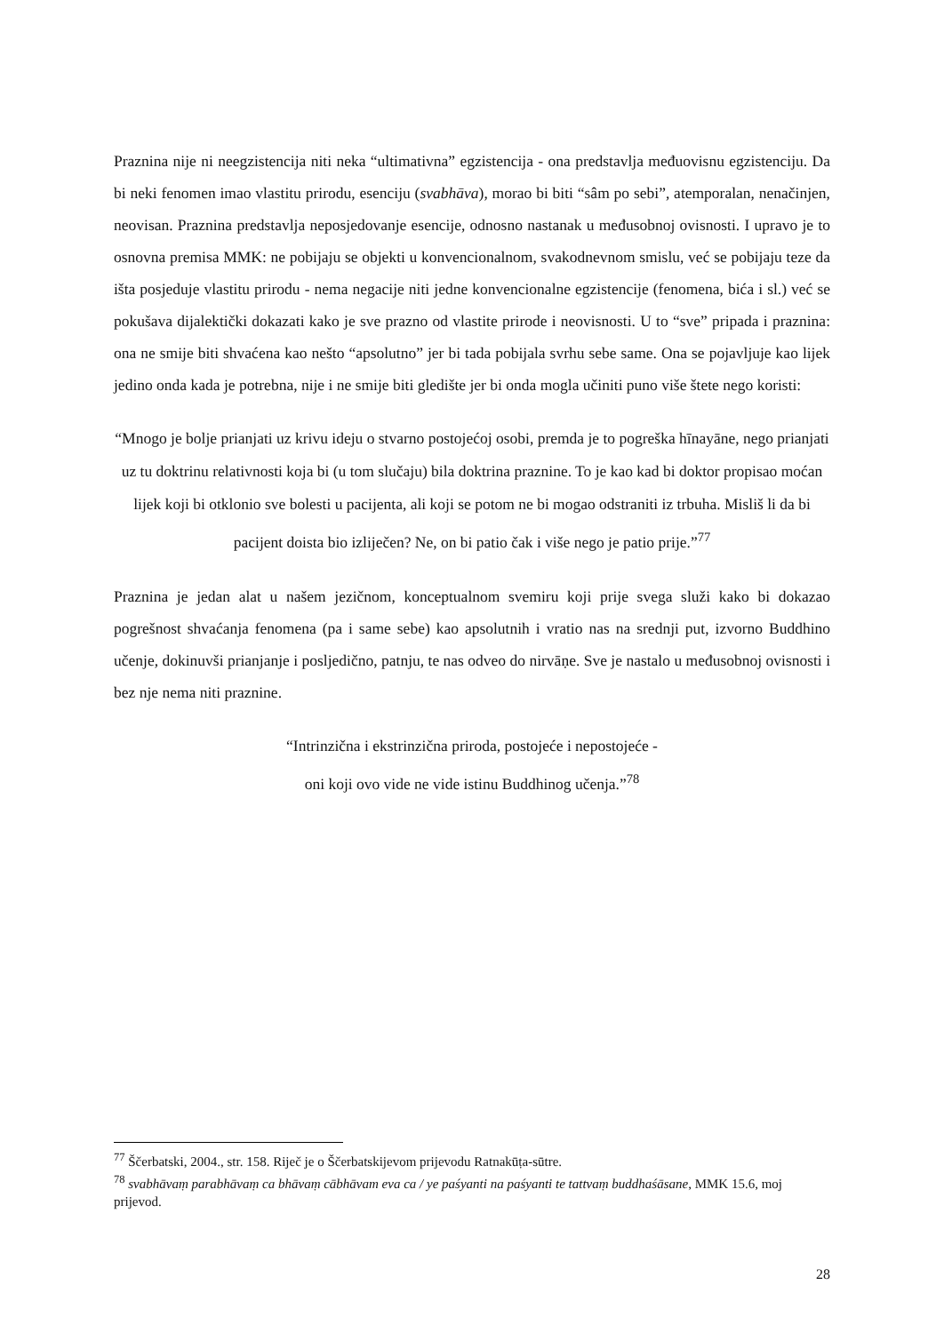Praznina nije ni neegzistencija niti neka “ultimativna” egzistencija - ona predstavlja međuovisnu egzistenciju. Da bi neki fenomen imao vlastitu prirodu, esenciju (svabhāva), morao bi biti “sâm po sebi”, atemporalan, nenačinjen, neovisan. Praznina predstavlja neposjedovanje esencije, odnosno nastanak u međusobnoj ovisnosti. I upravo je to osnovna premisa MMK: ne pobijaju se objekti u konvencionalnom, svakodnevnom smislu, već se pobijaju teze da išta posjeduje vlastitu prirodu - nema negacije niti jedne konvencionalne egzistencije (fenomena, bića i sl.) već se pokušava dijalektički dokazati kako je sve prazno od vlastite prirode i neovisnosti. U to “sve” pripada i praznina: ona ne smije biti shvaćena kao nešto “apsolutno” jer bi tada pobijala svrhu sebe same. Ona se pojavljuje kao lijek jedino onda kada je potrebna, nije i ne smije biti gledište jer bi onda mogla učiniti puno više štete nego koristi:
“Mnogo je bolje prianjati uz krivu ideju o stvarno postojećoj osobi, premda je to pogreška hīnayāne, nego prianjati uz tu doktrinu relativnosti koja bi (u tom slučaju) bila doktrina praznine. To je kao kad bi doktor propisao moćan lijek koji bi otklonio sve bolesti u pacijenta, ali koji se potom ne bi mogao odstraniti iz trbuha. Misliš li da bi pacijent doista bio izliječen? Ne, on bi patio čak i više nego je patio prije.”<sup>77</sup>
Praznina je jedan alat u našem jezičnom, konceptualnom svemiru koji prije svega služi kako bi dokazao pogrešnost shvaćanja fenomena (pa i same sebe) kao apsolutnih i vratio nas na srednji put, izvorno Buddhino učenje, dokinuvši prianjanje i posljedično, patnju, te nas odveo do nirvāṇe. Sve je nastalo u međusobnoj ovisnosti i bez nje nema niti praznine.
“Intrinzična i ekstrinzična priroda, postojeće i nepostojeće -
oni koji ovo vide ne vide istinu Buddhinog učenja.”<sup>78</sup>
<sup>77</sup> Ščerbatski, 2004., str. 158. Riječ je o Ščerbatskijevom prijevodu Ratnakūṭa-sūtre.
<sup>78</sup> svabhāvaṃ parabhāvaṃ ca bhāvaṃ cābhāvam eva ca / ye paśyanti na paśyanti te tattvaṃ buddhaśāsane, MMK 15.6, moj prijevod.
28